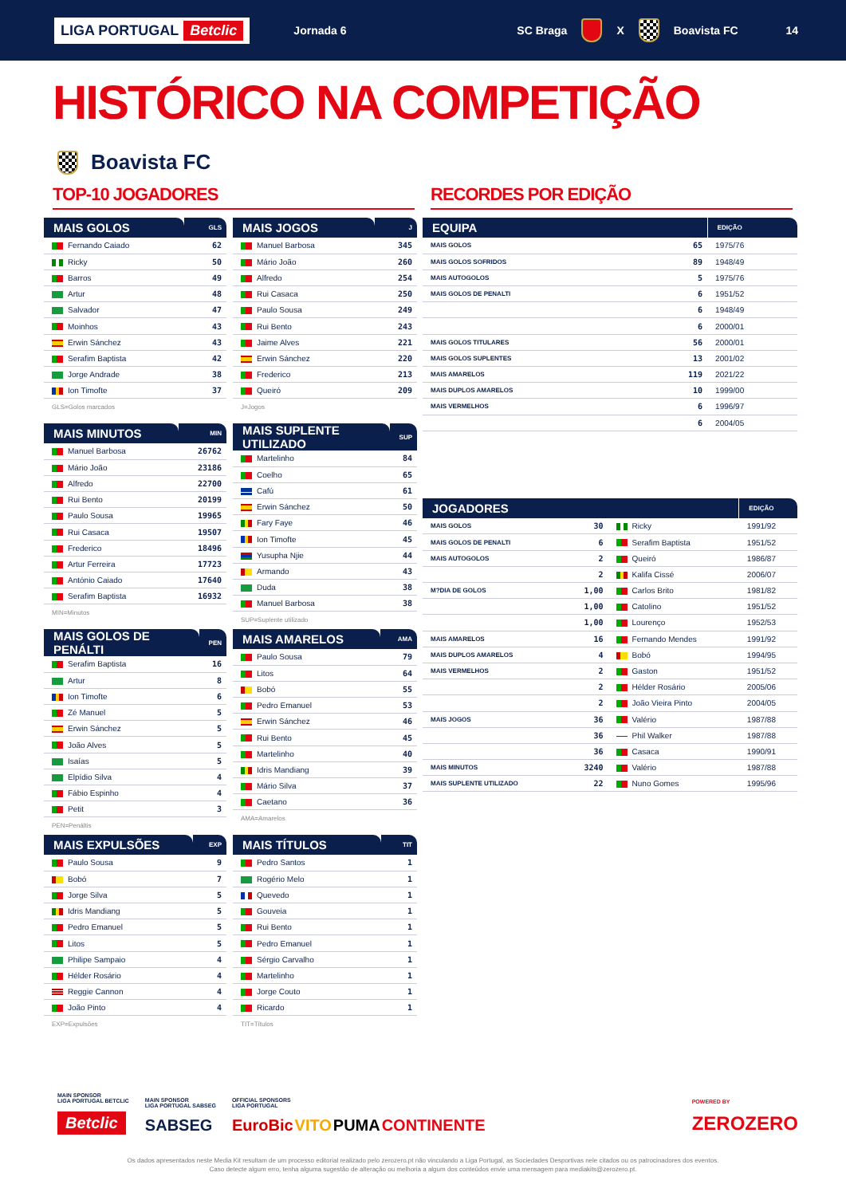LIGA PORTUGAL Betclic
Jornada 6 SC Braga X Boavista FC 14
HISTÓRICO NA COMPETIÇÃO
Boavista FC
TOP-10 JOGADORES RECORDES POR EDIÇÃO
| MAIS GOLOS | GLS |
| --- | --- |
| Fernando Caiado | 62 |
| Ricky | 50 |
| Barros | 49 |
| Artur | 48 |
| Salvador | 47 |
| Moinhos | 43 |
| Erwin Sánchez | 43 |
| Serafim Baptista | 42 |
| Jorge Andrade | 38 |
| Ion Timofte | 37 |
GLS=Golos marcados
| MAIS JOGOS | J |
| --- | --- |
| Manuel Barbosa | 345 |
| Mário João | 260 |
| Alfredo | 254 |
| Rui Casaca | 250 |
| Paulo Sousa | 249 |
| Rui Bento | 243 |
| Jaime Alves | 221 |
| Erwin Sánchez | 220 |
| Frederico | 213 |
| Queiró | 209 |
J=Jogos
| MAIS MINUTOS | MIN |
| --- | --- |
| Manuel Barbosa | 26762 |
| Mário João | 23186 |
| Alfredo | 22700 |
| Rui Bento | 20199 |
| Paulo Sousa | 19965 |
| Rui Casaca | 19507 |
| Frederico | 18496 |
| Artur Ferreira | 17723 |
| António Caiado | 17640 |
| Serafim Baptista | 16932 |
MIN=Minutos
| MAIS SUPLENTE UTILIZADO | SUP |
| --- | --- |
| Martelinho | 84 |
| Coelho | 65 |
| Cafú | 61 |
| Erwin Sánchez | 50 |
| Fary Faye | 46 |
| Ion Timofte | 45 |
| Yusupha Njie | 44 |
| Armando | 43 |
| Duda | 38 |
| Manuel Barbosa | 38 |
SUP=Suplente utilizado
| MAIS GOLOS DE PENÁLTI | PEN |
| --- | --- |
| Serafim Baptista | 16 |
| Artur | 8 |
| Ion Timofte | 6 |
| Zé Manuel | 5 |
| Erwin Sánchez | 5 |
| João Alves | 5 |
| Isaías | 5 |
| Elpídio Silva | 4 |
| Fábio Espinho | 4 |
| Petit | 3 |
PEN=Penáltis
| MAIS AMARELOS | AMA |
| --- | --- |
| Paulo Sousa | 79 |
| Litos | 64 |
| Bobó | 55 |
| Pedro Emanuel | 53 |
| Erwin Sánchez | 46 |
| Rui Bento | 45 |
| Martelinho | 40 |
| Idris Mandiang | 39 |
| Mário Silva | 37 |
| Caetano | 36 |
AMA=Amarelos
| MAIS EXPULSÕES | EXP |
| --- | --- |
| Paulo Sousa | 9 |
| Bobó | 7 |
| Jorge Silva | 5 |
| Idris Mandiang | 5 |
| Pedro Emanuel | 5 |
| Litos | 5 |
| Philipe Sampaio | 4 |
| Hélder Rosário | 4 |
| Reggie Cannon | 4 |
| João Pinto | 4 |
EXP=Expulsões
| MAIS TÍTULOS | TIT |
| --- | --- |
| Pedro Santos | 1 |
| Rogério Melo | 1 |
| Quevedo | 1 |
| Gouveia | 1 |
| Rui Bento | 1 |
| Pedro Emanuel | 1 |
| Sérgio Carvalho | 1 |
| Martelinho | 1 |
| Jorge Couto | 1 |
| Ricardo | 1 |
TIT=Títulos
| EQUIPA | | EDIÇÃO |
| --- | --- | --- |
| MAIS GOLOS | 65 | 1975/76 |
| MAIS GOLOS SOFRIDOS | 89 | 1948/49 |
| MAIS AUTOGOLOS | 5 | 1975/76 |
| MAIS GOLOS DE PENALTI | 6 | 1951/52 |
| | 6 | 1948/49 |
| | 6 | 2000/01 |
| MAIS GOLOS TITULARES | 56 | 2000/01 |
| MAIS GOLOS SUPLENTES | 13 | 2001/02 |
| MAIS AMARELOS | 119 | 2021/22 |
| MAIS DUPLOS AMARELOS | 10 | 1999/00 |
| MAIS VERMELHOS | 6 | 1996/97 |
| | 6 | 2004/05 |
| JOGADORES | | | EDIÇÃO |
| --- | --- | --- | --- |
| MAIS GOLOS | 30 | Ricky | 1991/92 |
| MAIS GOLOS DE PENALTI | 6 | Serafim Baptista | 1951/52 |
| MAIS AUTOGOLOS | 2 | Queiró | 1986/87 |
| | 2 | Kalifa Cissé | 2006/07 |
| M?DIA DE GOLOS | 1,00 | Carlos Brito | 1981/82 |
| | 1,00 | Catolino | 1951/52 |
| | 1,00 | Lourenço | 1952/53 |
| MAIS AMARELOS | 16 | Fernando Mendes | 1991/92 |
| MAIS DUPLOS AMARELOS | 4 | Bobó | 1994/95 |
| MAIS VERMELHOS | 2 | Gaston | 1951/52 |
| | 2 | Hélder Rosário | 2005/06 |
| | 2 | João Vieira Pinto | 2004/05 |
| MAIS JOGOS | 36 | Valério | 1987/88 |
| | 36 | Phil Walker | 1987/88 |
| | 36 | Casaca | 1990/91 |
| MAIS MINUTOS | 3240 | Valério | 1987/88 |
| MAIS SUPLENTE UTILIZADO | 22 | Nuno Gomes | 1995/96 |
MAIN SPONSOR
LIGA PORTUGAL BETCLIC
Betclic
MAIN SPONSOR
LIGA PORTUGAL SABSEG
SABSEG
OFFICIAL SPONSORS
LIGA PORTUGAL
EuroBic VITO PUMA CONTINENTE
POWERED BY
ZEROZERO
Os dados apresentados neste Media Kit resultam de um processo editorial realizado pelo zerozero.pt não vinculando a Liga Portugal, as Sociedades Desportivas nele citados ou os patrocinadores dos eventos.
Caso detecte algum erro, tenha alguma sugestão de alteração ou melhoria a algum dos conteúdos envie uma mensagem para mediakits@zerozero.pt.